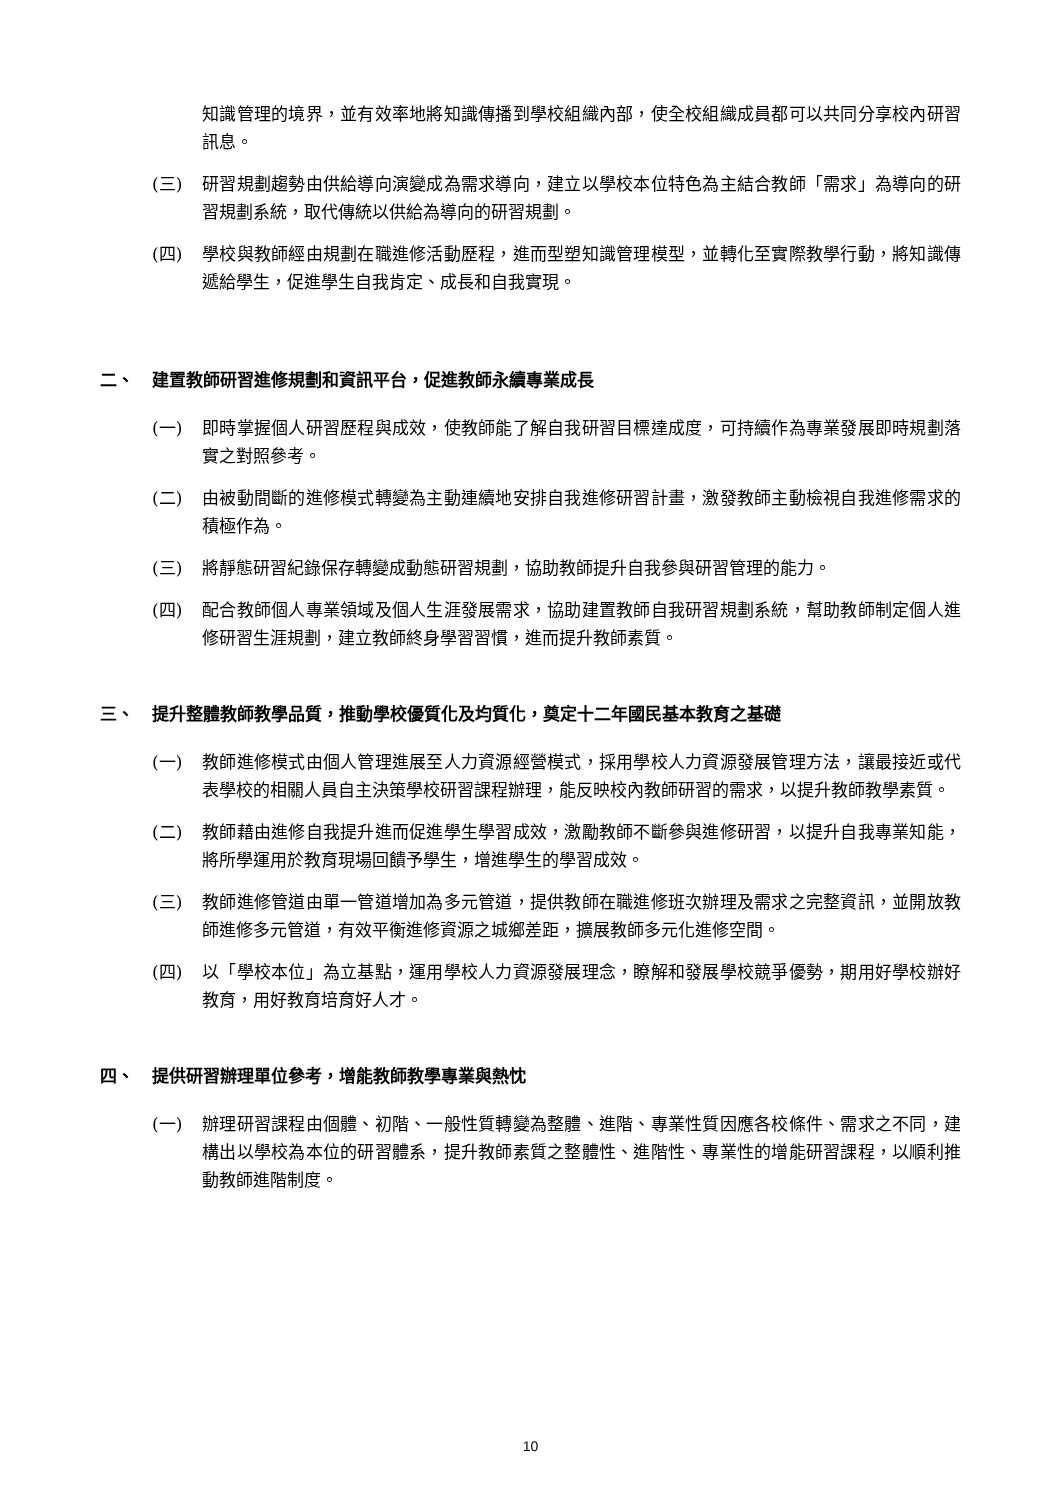知識管理的境界，並有效率地將知識傳播到學校組織內部，使全校組織成員都可以共同分享校內研習訊息。
(三) 研習規劃趨勢由供給導向演變成為需求導向，建立以學校本位特色為主結合教師「需求」為導向的研習規劃系統，取代傳統以供給為導向的研習規劃。
(四) 學校與教師經由規劃在職進修活動歷程，進而型塑知識管理模型，並轉化至實際教學行動，將知識傳遞給學生，促進學生自我肯定、成長和自我實現。
二、 建置教師研習進修規劃和資訊平台，促進教師永續專業成長
(一) 即時掌握個人研習歷程與成效，使教師能了解自我研習目標達成度，可持續作為專業發展即時規劃落實之對照參考。
(二) 由被動間斷的進修模式轉變為主動連續地安排自我進修研習計畫，激發教師主動檢視自我進修需求的積極作為。
(三) 將靜態研習紀錄保存轉變成動態研習規劃，協助教師提升自我參與研習管理的能力。
(四) 配合教師個人專業領域及個人生涯發展需求，協助建置教師自我研習規劃系統，幫助教師制定個人進修研習生涯規劃，建立教師終身學習習慣，進而提升教師素質。
三、 提升整體教師教學品質，推動學校優質化及均質化，奠定十二年國民基本教育之基礎
(一) 教師進修模式由個人管理進展至人力資源經營模式，採用學校人力資源發展管理方法，讓最接近或代表學校的相關人員自主決策學校研習課程辦理，能反映校內教師研習的需求，以提升教師教學素質。
(二) 教師藉由進修自我提升進而促進學生學習成效，激勵教師不斷參與進修研習，以提升自我專業知能，將所學運用於教育現場回饋予學生，增進學生的學習成效。
(三) 教師進修管道由單一管道增加為多元管道，提供教師在職進修班次辦理及需求之完整資訊，並開放教師進修多元管道，有效平衡進修資源之城鄉差距，擴展教師多元化進修空間。
(四) 以「學校本位」為立基點，運用學校人力資源發展理念，瞭解和發展學校競爭優勢，期用好學校辦好教育，用好教育培育好人才。
四、 提供研習辦理單位參考，增能教師教學專業與熱忱
(一) 辦理研習課程由個體、初階、一般性質轉變為整體、進階、專業性質因應各校條件、需求之不同，建構出以學校為本位的研習體系，提升教師素質之整體性、進階性、專業性的增能研習課程，以順利推動教師進階制度。
10